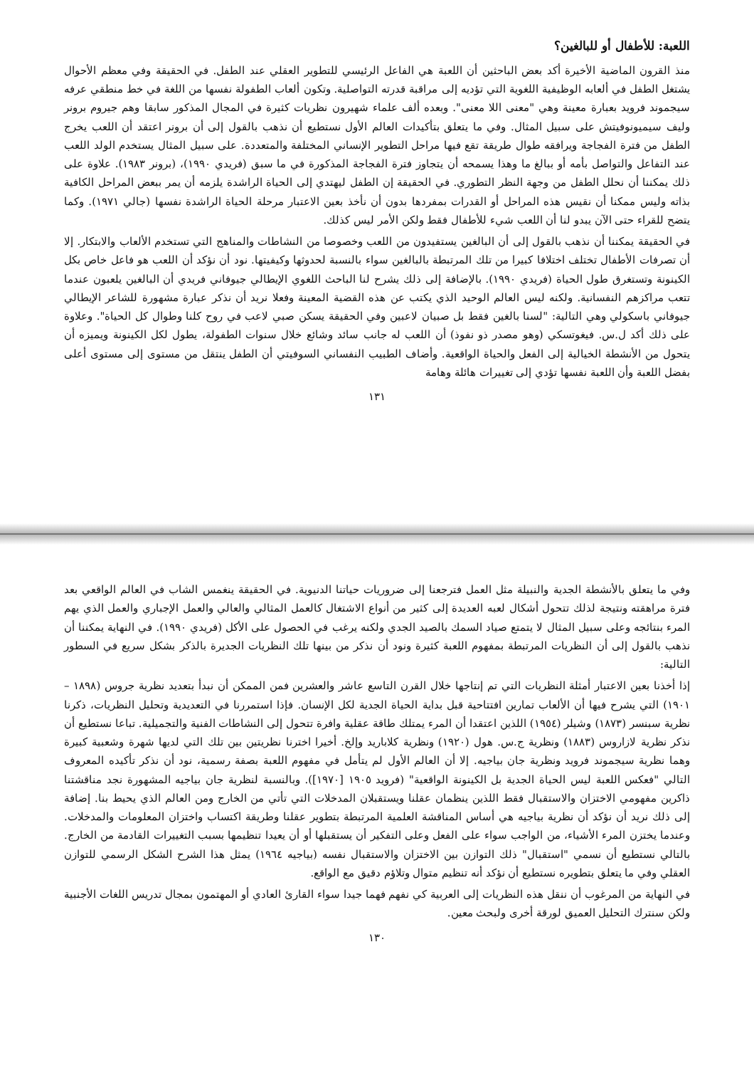اللعبة: للأطفال أو للبالغين؟
منذ القرون الماضية الأخيرة أكد بعض الباحثين أن اللعبة هي الفاعل الرئيسي للتطوير العقلي عند الطفل. في الحقيقة وفي معظم الأحوال يشتغل الطفل في ألعابه الوظيفية اللغوية التي تؤديه إلى مراقبة قدرته التواصلية. وتكون ألعاب الطفولة نفسها من اللغة في خط منطقي عرفه سيجموند فرويد بعبارة معينة وهي "معنى اللا معنى". وبعده ألف علماء شهيرون نظريات كثيرة في المجال المذكور سابقا وهم جيروم برونر وليف سيميونوفيتش على سبيل المثال. وفي ما يتعلق بتأكيدات العالم الأول نستطيع أن نذهب بالقول إلى أن برونر اعتقد أن اللعب يخرج الطفل من فترة الفجاجة ويرافقه طوال طريقة تقع فيها مراحل التطوير الإنساني المختلفة والمتعددة. على سبيل المثال يستخدم الولد اللعب عند التفاعل والتواصل بأمه أو ببالغ ما وهذا يسمحه أن يتجاوز فترة الفجاجة المذكورة في ما سبق (فريدي ١٩٩٠)، (برونر ١٩٨٣). علاوة على ذلك يمكننا أن نحلل الطفل من وجهة النظر التطوري. في الحقيقة إن الطفل ليهتدي إلى الحياة الراشدة يلزمه أن يمر ببعض المراحل الكافية بذاته وليس ممكنا أن نقيس هذه المراحل أو القدرات بمفردها بدون أن نأخذ بعين الاعتبار مرحلة الحياة الراشدة نفسها (جالي ١٩٧١). وكما يتضح للقراء حتى الآن يبدو لنا أن اللعب شيء للأطفال فقط ولكن الأمر ليس كذلك.
في الحقيقة يمكننا أن نذهب بالقول إلى أن البالغين يستفيدون من اللعب وخصوصا من النشاطات والمناهج التي تستخدم الألعاب والابتكار. إلا أن تصرفات الأطفال تختلف اختلافا كبيرا من تلك المرتبطة بالبالغين سواء بالنسبة لحدوثها وكيفيتها. نود أن نؤكد أن اللعب هو فاعل خاص بكل الكينونة وتستغرق طول الحياة (فريدي ١٩٩٠). بالإضافة إلى ذلك يشرح لنا الباحث اللغوي الإيطالي جيوفاني فريدي أن البالغين يلعبون عندما تتعب مراكزهم النفسانية. ولكنه ليس العالم الوحيد الذي يكتب عن هذه القضية المعينة وفعلا نريد أن نذكر عبارة مشهورة للشاعر الإيطالي جيوفاني باسكولي وهي التالية: "لسنا بالغين فقط بل صبيان لاعبين وفي الحقيقة يسكن صبي لاعب في روح كلنا وطوال كل الحياة". وعلاوة على ذلك أكد ل.س. فيغوتسكي (وهو مصدر ذو نفوذ) أن اللعب له جانب سائد وشائع خلال سنوات الطفولة، يطول لكل الكينونة ويميزه أن يتحول من الأنشطة الخيالية إلى الفعل والحياة الواقعية. وأضاف الطبيب النفساني السوفيتي أن الطفل ينتقل من مستوى إلى مستوى أعلى بفضل اللعبة وأن اللعبة نفسها تؤدي إلى تغييرات هائلة وهامة
١٣١
وفي ما يتعلق بالأنشطة الجدية والنبيلة مثل العمل فترجعنا إلى ضروريات حياتنا الدنيوية. في الحقيقة ينغمس الشاب في العالم الواقعي بعد فترة مراهقته ونتيجة لذلك تتحول أشكال لعبه العديدة إلى كثير من أنواع الاشتغال كالعمل المثالي والعالي والعمل الإجباري والعمل الذي يهم المرء بنتائجه وعلى سبيل المثال لا يتمتع صياد السمك بالصيد الجدي ولكنه يرغب في الحصول على الأكل (فريدي ١٩٩٠). في النهاية يمكننا أن نذهب بالقول إلى أن النظريات المرتبطة بمفهوم اللعبة كثيرة ونود أن نذكر من بينها تلك النظريات الجديرة بالذكر بشكل سريع في السطور التالية:
إذا أخذنا بعين الاعتبار أمثلة النظريات التي تم إنتاجها خلال القرن التاسع عاشر والعشرين فمن الممكن أن نبدأ بتعديد نظرية جروس (١٨٩٨ – ١٩٠١) التي يشرح فيها أن الألعاب تمارين افتتاحية قبل بداية الحياة الجدية لكل الإنسان. فإذا استمررنا في التعديدية وتحليل النظريات، ذكرنا نظرية سبنسر (١٨٧٣) وشيلر (١٩٥٤) اللذين اعتقدا أن المرء يمتلك طاقة عقلية وافرة تتحول إلى النشاطات الفنية والتجميلية. تباعا نستطيع أن نذكر نظرية لازاروس (١٨٨٣) ونظرية ج.س. هول (١٩٢٠) ونظرية كلاباريد وإلخ. أخيرا اخترنا نظريتين بين تلك التي لديها شهرة وشعبية كبيرة وهما نظرية سيجموند فرويد ونظرية جان بياجيه. إلا أن العالم الأول لم يتأمل في مفهوم اللعبة بصفة رسمية، نود أن نذكر تأكيده المعروف التالي "فعكس اللعبة ليس الحياة الجدية بل الكينونة الواقعية" (فرويد ١٩٠٥ [١٩٧٠]). وبالنسبة لنظرية جان بياجيه المشهورة نجد مناقشتنا ذاكرين مفهومي الاختزان والاستقبال فقط اللذين ينظمان عقلنا ويستقبلان المدخلات التي تأتي من الخارج ومن العالم الذي يحيط بنا. إضافة إلى ذلك نريد أن نؤكد أن نظرية بياجيه هي أساس المناقشة العلمية المرتبطة بتطوير عقلنا وطريقة اكتساب واختزان المعلومات والمدخلات. وعندما يختزن المرء الأشياء، من الواجب سواء على الفعل وعلى التفكير أن يستقبلها أو أن يعيدا تنظيمها بسبب التغييرات القادمة من الخارج. بالتالي نستطيع أن نسمي "استقبال" ذلك التوازن بين الاختزان والاستقبال نفسه (بياجيه ١٩٦٤) يمثل هذا الشرح الشكل الرسمي للتوازن العقلي وفي ما يتعلق بتطويره نستطيع أن نؤكد أنه تنظيم متوال وتلاؤم دقيق مع الواقع.
في النهاية من المرغوب أن ننقل هذه النظريات إلى العربية كي نفهم فهما جيدا سواء القارئ العادي أو المهتمون بمجال تدريس اللغات الأجنبية ولكن سنترك التحليل العميق لورقة أخرى ولبحث معين.
١٣٠